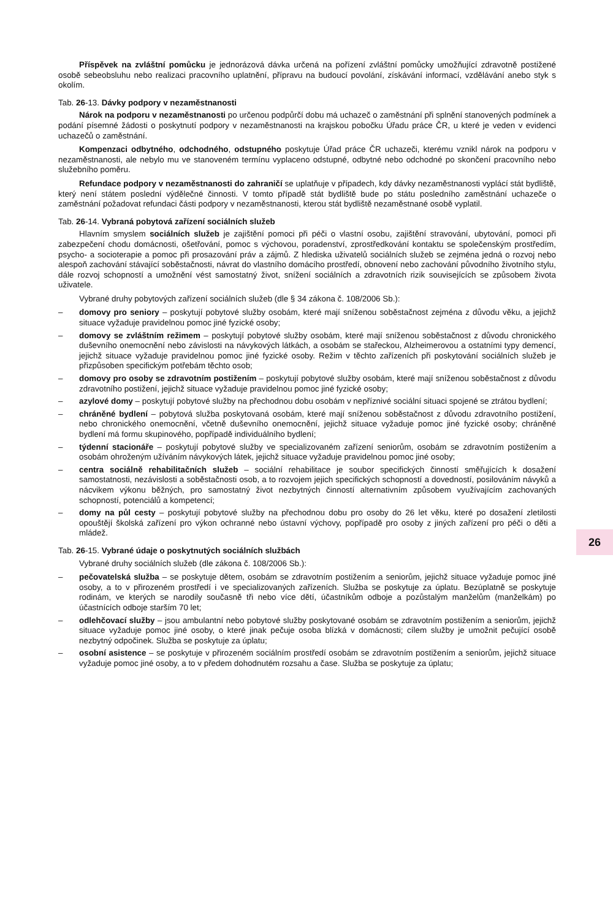Příspěvek na zvláštní pomůcku je jednorázová dávka určená na pořízení zvláštní pomůcky umožňující zdravotně postižené osobě sebeobsluhu nebo realizaci pracovního uplatnění, přípravu na budoucí povolání, získávání informací, vzdělávání anebo styk s okolím.
Tab. 26-13. Dávky podpory v nezaměstnanosti
Nárok na podporu v nezaměstnanosti po určenou podpůrčí dobu má uchazeč o zaměstnání při splnění stanovených podmínek a podání písemné žádosti o poskytnutí podpory v nezaměstnanosti na krajskou pobočku Úřadu práce ČR, u které je veden v evidenci uchazečů o zaměstnání.
Kompenzaci odbytného, odchodného, odstupného poskytuje Úřad práce ČR uchazeči, kterému vznikl nárok na podporu v nezaměstnanosti, ale nebylo mu ve stanoveném termínu vyplaceno odstupné, odbytné nebo odchodné po skončení pracovního nebo služebního poměru.
Refundace podpory v nezaměstnanosti do zahraničí se uplatňuje v případech, kdy dávky nezaměstnanosti vyplácí stát bydliště, který není státem poslední výdělečné činnosti. V tomto případě stát bydliště bude po státu posledního zaměstnání uchazeče o zaměstnání požadovat refundaci části podpory v nezaměstnanosti, kterou stát bydliště nezaměstnané osobě vyplatil.
Tab. 26-14. Vybraná pobytová zařízení sociálních služeb
Hlavním smyslem sociálních služeb je zajištění pomoci při péči o vlastní osobu, zajištění stravování, ubytování, pomoci při zabezpečení chodu domácnosti, ošetřování, pomoc s výchovou, poradenství, zprostředkování kontaktu se společenským prostředím, psycho- a socioterapie a pomoc při prosazování práv a zájmů. Z hlediska uživatelů sociálních služeb se zejména jedná o rozvoj nebo alespoň zachování stávající soběstačnosti, návrat do vlastního domácího prostředí, obnovení nebo zachování původního životního stylu, dále rozvoj schopností a umožnění vést samostatný život, snížení sociálních a zdravotních rizik souvisejících se způsobem života uživatele.
Vybrané druhy pobytových zařízení sociálních služeb (dle § 34 zákona č. 108/2006 Sb.):
– domovy pro seniory – poskytují pobytové služby osobám, které mají sníženou soběstačnost zejména z důvodu věku, a jejichž situace vyžaduje pravidelnou pomoc jiné fyzické osoby;
– domovy se zvláštním režimem – poskytují pobytové služby osobám, které mají sníženou soběstačnost z důvodu chronického duševního onemocnění nebo závislosti na návykových látkách, a osobám se stařeckou, Alzheimerovou a ostatními typy demencí, jejichž situace vyžaduje pravidelnou pomoc jiné fyzické osoby. Režim v těchto zařízeních při poskytování sociálních služeb je přizpůsoben specifickým potřebám těchto osob;
– domovy pro osoby se zdravotním postižením – poskytují pobytové služby osobám, které mají sníženou soběstačnost z důvodu zdravotního postižení, jejichž situace vyžaduje pravidelnou pomoc jiné fyzické osoby;
– azylové domy – poskytují pobytové služby na přechodnou dobu osobám v nepříznivé sociální situaci spojené se ztrátou bydlení;
– chráněné bydlení – pobytová služba poskytovaná osobám, které mají sníženou soběstačnost z důvodu zdravotního postižení, nebo chronického onemocnění, včetně duševního onemocnění, jejichž situace vyžaduje pomoc jiné fyzické osoby; chráněné bydlení má formu skupinového, popřípadě individuálního bydlení;
– týdenní stacionáře – poskytují pobytové služby ve specializovaném zařízení seniorům, osobám se zdravotním postižením a osobám ohroženým užíváním návykových látek, jejichž situace vyžaduje pravidelnou pomoc jiné osoby;
– centra sociálně rehabilitačních služeb – sociální rehabilitace je soubor specifických činností směřujících k dosažení samostatnosti, nezávislosti a soběstačnosti osob, a to rozvojem jejich specifických schopností a dovedností, posilováním návyků a nácvikem výkonu běžných, pro samostatný život nezbytných činností alternativním způsobem využívajícím zachovaných schopností, potenciálů a kompetencí;
– domy na půl cesty – poskytují pobytové služby na přechodnou dobu pro osoby do 26 let věku, které po dosažení zletilosti opouštějí školská zařízení pro výkon ochranné nebo ústavní výchovy, popřípadě pro osoby z jiných zařízení pro péči o děti a mládež.
Tab. 26-15. Vybrané údaje o poskytnutých sociálních službách
Vybrané druhy sociálních služeb (dle zákona č. 108/2006 Sb.):
– pečovatelská služba – se poskytuje dětem, osobám se zdravotním postižením a seniorům, jejichž situace vyžaduje pomoc jiné osoby, a to v přirozeném prostředí i ve specializovaných zařízeních. Služba se poskytuje za úplatu. Bezúplatně se poskytuje rodinám, ve kterých se narodily současně tři nebo více dětí, účastníkům odboje a pozůstalým manželům (manželkám) po účastnících odboje starším 70 let;
– odlehčovací služby – jsou ambulantní nebo pobytové služby poskytované osobám se zdravotním postižením a seniorům, jejichž situace vyžaduje pomoc jiné osoby, o které jinak pečuje osoba blízká v domácnosti; cílem služby je umožnit pečující osobě nezbytný odpočinek. Služba se poskytuje za úplatu;
– osobní asistence – se poskytuje v přirozeném sociálním prostředí osobám se zdravotním postižením a seniorům, jejichž situace vyžaduje pomoc jiné osoby, a to v předem dohodnutém rozsahu a čase. Služba se poskytuje za úplatu;
26